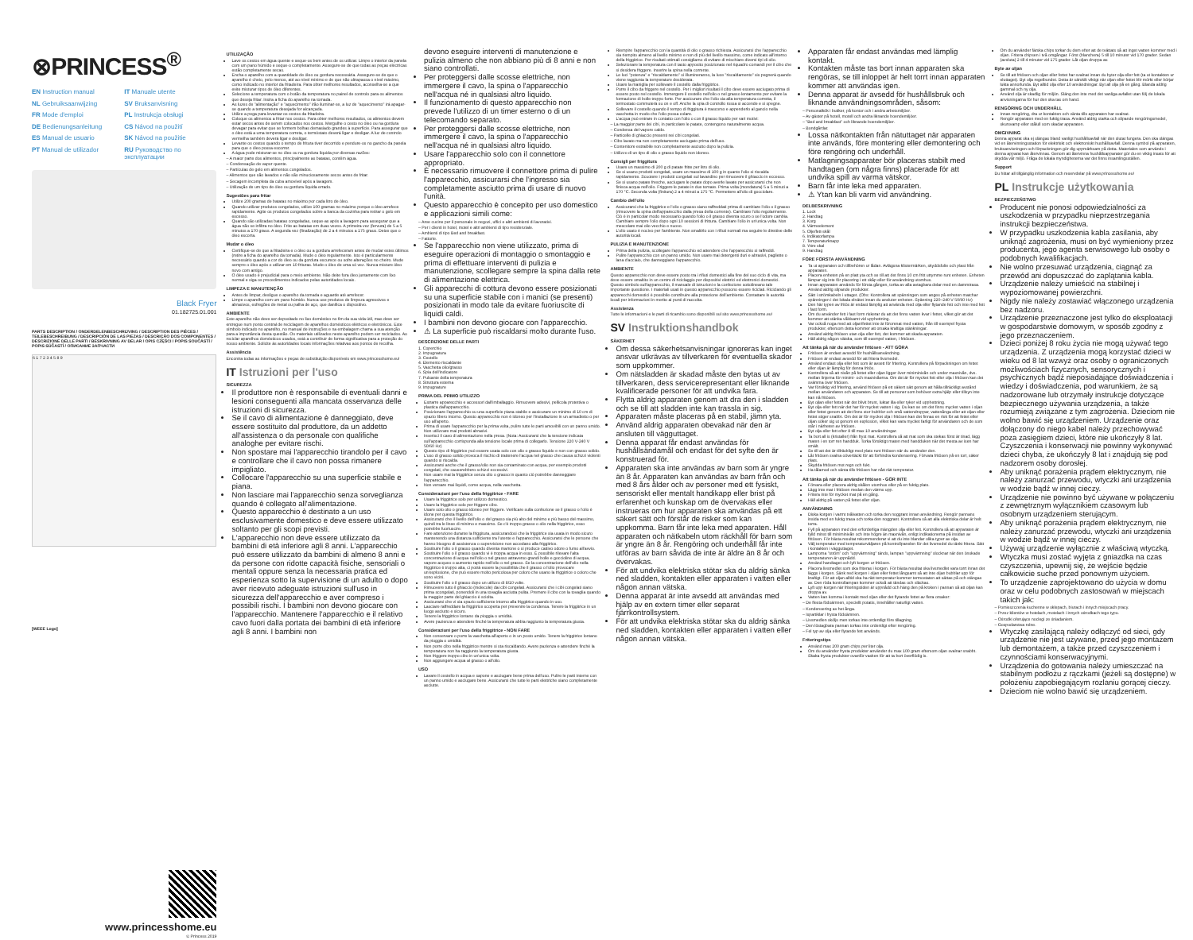⊗PRINCESS<sup>®</sup>
EN Instruction manual IT Manuale utente NL Gebruiksaanwijzing SV Bruksanvisning FR Mode d'emploi PL Instrukcja obsługi DE Bedienungsanleitung CS Návod na použití ES Manual de usuario SK Návod na použitie PT Manual de utilizador RU Руководство по эксплуатации
Black Fryer
01.182725.01.001
PARTS DESCRIPTION / ONDERDELENBESCHRIJVING / DESCRIPTION DES PIÈCES / TEILEBESCHREIBUNG / DESCRIPCIÓN DE LAS PIEZAS / DESCRIÇÃO DOS COMPONENTES / DESCRIZIONE DELLE PARTI / BESKRIVNING AV DELAR / OPIS CZĘŚCI / POPIS SOUČÁSTÍ / POPIS SÚČASTÍ / ОПИСАНИЕ ЗАПЧАСТИ
6 1 7 2 3 4 5 8 9
[WEEE Logo]
www.princesshome.eu
© Princess 2019
UTILIZAÇÃO
Lave os cestos em água quente e seque-os bem antes de os utilizar. Limpe o interior da panela com um pano húmido e seque-o completamente. Assegure-se de que todas as peças eléctricas estão completamente secas.
Encha o aparelho com a quantidade de óleo ou gordura necessária. Assegure-se de que o aparelho é cheio, pelo menos, até ao nível mínimo e de que não ultrapassa o nível máximo, como indicado no interior da fritadeira. Para obter melhores resultados, aconselha-se a que evite misturar tipos de óleo diferentes.
Selecione a temperatura com o botão da temperatura no painel de controlo para os alimentos que deseja fritar. Insira a ficha do aparelho na tomada.
As luzes de "alimentação" e "aquecimento" irão iluminar-se, a luz de "aquecimento" irá apagar-se quando a temperatura desejada for alcançada.
Utilize a pega para levantar os cestos da fritadeira.
Coloque os alimentos a fritar nos cestos. Para obter melhores resultados, os alimentos devem estar secos antes de serem colocados nos cestos. Mergulhe o cesto no óleo ou na gordura devagar para evitar que se formem bolhas demasiado grandes à superfície. Para assegurar que o óleo está a uma temperatura correta, o termóstato deverá ligar e desligar. A luz de controlo vermelha também deverá ligar e desligar.
Levante os cestos quando o tempo de fritura tiver decorrido e pendure-os no gancho da panela para que o óleo possa escorrer.
A água pode misturar-se no óleo ou na gordura líquida por diversas razões:
– A maior parte dos alimentos, principalmente as batatas, contêm água.
– Condensação de vapor quente.
– Partículas de gelo em alimentos congelados.
– Alimentos que são lavados e não são minuciosamente secos antes de fritar.
– Secagem incompleta da cuba amovível após a lavagem.
– Utilização de um tipo de óleo ou gordura líquida errado.
Sugestões para fritar
Utilize 200 gramas de batatas no máximo por cada litro de óleo.
Quando utilizar produtos congelados, utilize 100 gramas no máximo porque o óleo arrefece rapidamente. Agite os produtos congelados sobre a banca da cozinha para retirar o gelo em excesso.
Quando são utilizadas batatas congeladas, seque-as após a lavagem para assegurar que a água não se infiltra no óleo. Frite as batatas em duas vezes. A primeira vez (fervura) de 5 a 5 minutos a 170 graus. A segunda vez (finalização) de 2 a 4 minutos a 175 graus. Deixe que o óleo escorra.
Mudar o óleo
Certifique-se de que a fritadeira e o óleo ou a gordura arrefeceram antes de mudar estes últimos (retire a ficha do aparelho da tomada). Mude o óleo regularmente. Isto é particularmente necessário quando a cor do óleo ou da gordura escurece ou sofre alterações no cheiro. Mude sempre o óleo após o utilizar em 10 frituras. Mude o óleo de uma só vez. Nunca misture óleo novo com antigo.
O óleo usado é prejudicial para o meio ambiente. Não deite fora óleo juntamente com lixo normal e siga os procedimentos indicados pelas autoridades locais.
LIMPEZA E MANUTENÇÃO
Antes de limpar, desligue o aparelho da tomada e aguarde até arrefecer.
Limpe o aparelho com um pano húmido. Nunca use produtos de limpeza agressivos e abrasivos, esfregões de metal ou palha de aço, que danifica o dispositivo.
AMBIENTE
Este aparelho não deve ser depositado no lixo doméstico no fim da sua vida útil, mas deve ser entregue num ponto central de reciclagem de aparelhos domésticos elétricos e eletrónicos. Este símbolo indicado no aparelho, no manual de instruções e na embalagem chama a sua atenção para a importância desta questão. Os materiais utilizados neste aparelho podem ser reciclados. Ao reciclar aparelhos domésticos usados, está a contribuir de forma significativa para a proteção do nosso ambiente. Solicite às autoridades locais informações relativas aos pontos de recolha.
Assistência
Encontra todas as informações e peças de substituição disponíveis em www.princesshome.eu!
IT Istruzioni per l'uso
SICUREZZA
Il produttore non è responsabile di eventuali danni e lesioni conseguenti alla mancata osservanza delle istruzioni di sicurezza.
Se il cavo di alimentazione è danneggiato, deve essere sostituito dal produttore, da un addetto all'assistenza o da personale con qualifiche analoghe per evitare rischi.
Non spostare mai l'apparecchio tirandolo per il cavo e controllare che il cavo non possa rimanere impigliato.
Collocare l'apparecchio su una superficie stabile e piana.
Non lasciare mai l'apparecchio senza sorveglianza quando è collegato all'alimentazione.
Questo apparecchio è destinato a un uso esclusivamente domestico e deve essere utilizzato soltanto per gli scopi previsti.
L'apparecchio non deve essere utilizzato da bambini di età inferiore agli 8 anni. L'apparecchio può essere utilizzato da bambini di almeno 8 anni e da persone con ridotte capacità fisiche, sensoriali o mentali oppure senza la necessaria pratica ed esperienza sotto la supervisione di un adulto o dopo aver ricevuto adeguate istruzioni sull'uso in sicurezza dell'apparecchio e aver compreso i possibili rischi. I bambini non devono giocare con l'apparecchio. Mantenere l'apparecchio e il relativo cavo fuori dalla portata dei bambini di età inferiore agli 8 anni. I bambini non
devono eseguire interventi di manutenzione e pulizia almeno che non abbiano più di 8 anni e non siano controllati.
Per proteggersi dalle scosse elettriche, non immergere il cavo, la spina o l'apparecchio nell'acqua né in qualsiasi altro liquido.
Il funzionamento di questo apparecchio non prevede l'utilizzo di un timer esterno o di un telecomando separato.
Per proteggersi dalle scosse elettriche, non immergere il cavo, la spina o l'apparecchio nell'acqua né in qualsiasi altro liquido.
Usare l'apparecchio solo con il connettore appropriato.
È necessario rimuovere il connettore prima di pulire l'apparecchio, assicurarsi che l'ingresso sia completamente asciutto prima di usare di nuovo l'unità.
Questo apparecchio è concepito per uso domestico e applicazioni simili come:
– Aree cucine per il personale in negozi, uffici e altri ambienti di lavorativi.
– Per i clienti in hotel, motel e altri ambienti di tipo residenziale.
– Ambienti di tipo Bed and breakfast.
– Fattorie.
Se l'apparecchio non viene utilizzato, prima di eseguire operazioni di montaggio o smontaggio e prima di effettuare interventi di pulizia e manutenzione, scollegare sempre la spina dalla rete di alimentazione elettrica.
Gli apparecchi di cottura devono essere posizionati su una superficie stabile con i manici (se presenti) posizionati in modo tale da evitare fuoriuscite di liquidi caldi.
I bambini non devono giocare con l'apparecchio.
⚠ La superficie può riscaldarsi molto durante l'uso.
DESCRIZIONE DELLE PARTI
1. Coperchio
2. Impugnatura
3. Cestello
4. Elemento riscaldante
5. Vaschetta olio/grasso
6. Spia dell'indicatore
7. Pulsante della temperatura
8. Struttura esterna
9. Impugnature
PRIMA DEL PRIMO UTILIZZO
Estrarre apparecchio e accessori dall'imballaggio. Rimuovere adesivi, pellicola protettiva o plastica dall'apparecchio.
Posizionare l'apparecchio su una superficie piana stabile e assicurare un minimo di 10 cm di spazio libero intorno. Questo apparecchio non è idoneo per l'installazione in un armadietto o per uso all'aperto.
Prima di usare l'apparecchio per la prima volta, pulire tutte le parti amovibili con un panno umido. Non utilizzare mai prodotti abrasivi.
Inserisci il cavo di alimentazione nella presa. (Nota: Assicurarsi che la tensione indicata sull'apparecchio corrisponda alla tensione locale prima di collegarlo. Tensione 220 V-240 V 50/60 Hz)
Questo tipo di friggitrice può essere usata solo con olio o grasso liquido e non con grasso solido.
L'uso di grasso solido provoca il rischio di trattenere l'acqua nel grasso che causa schizzi violenti quando si riscalda.
Assicurarsi anche che il grasso/olio non sia contaminato con acqua, per esempio prodotti congelati, che causerebbero schizzi eccessivi.
Non usare mai la friggitrice senza olio o grasso in quanto ciò potrebbe danneggiare l'apparecchio.
Non versare mai liquidi, come acqua, nella vaschetta.
Considerazioni per l'uso della friggitrice - FARE
Usare la friggitrice solo per utilizzo domestico.
Usare la friggitrice solo per friggere cibo.
Usare solo olio o grasso idoneo per friggere. Verificare sulla confezione se il grasso o l'olio è idone per questa friggitrice.
Assicurarsi che il livello dell'olio o del grasso sia più alto del minimo e più basso del massimo, quindi tra le linee di minimo e massimo. Se c'è troppo grasso o olio nella friggitrice, esso potrebbe fuoriuscire.
Fare attenzione durante la friggitura, assicurandosi che la friggitrice sia usata in modo sicuro mantenendo una distanza sufficiente tra l'utente e l'apparecchio. Assicurarsi che le persone che hanno bisogno di assistenza o supervisione non accedano alla friggitrice.
Sostituire l'olio o il grasso quando diventa marrone o si produce cattivo odore o fumo all'avvio.
Sostituire l'olio o il grasso quando vi è troppa acqua in esso. È possibile rilevare l'alta concentrazione di acqua nell'olio o nel grasso attraverso grandi bolle e goccioline di acqua, vapore acqueo o aumento rapido nell'olio o nel grasso. Se la concentrazione dell'olio nella friggitrice è troppo alta, ci potrà essere la possibilità che il grasso o l'olio provocare un'esplosione, che può essere molto pericolosa per coloro che usano la friggitrice o coloro che sono vicini.
Sostituire l'olio o il grasso dopo un utilizzo di 8/10 volte.
Rimuovere tutto il ghiaccio (molecole) dai cibi congelati. Assicurarsi che i cibi congelati siano prima scongelati, ponendoli in una tovaglia asciutta pulita. Premere il cibo con la tovaglia quando la maggior parte del ghiaccio è sciolta.
Assicurarsi che vi sia spazio sufficiente intorno alla friggitrice quando in uso.
Lasciare raffreddare la friggitrice scoperta per prevenire la condensa. Tenere la friggitrice in un luogo asciutto e sicuro.
Tenere la friggitrice lontano da pioggia o umidità.
Avere pazienza e attendere finché la temperatura abbia raggiunto la temperatura giusta.
Considerazioni per l'uso della friggitrice - NON FARE
Non conservare o porre la vaschetta all'aperto o in un posto umido. Tenere la friggitrice lontano da pioggia o umidità.
Non porre cibo nella friggitrice mentre si sta riscaldando. Avere pazienza e attendere finché la temperatura non ha raggiunto la temperatura giusta.
Non friggere troppo cibo in un'unica volta.
Non aggiungere acqua al grasso o all'olio.
USO
Lavare il cestello in acqua e sapone e asciugare bene prima dell'uso. Pulire le parti interne con un panno umido e asciugare bene. Assicurarsi che tutte le parti elettriche siano completamente asciutte.
Riempire l'apparecchio con la quantità di olio o grasso richiesta. Assicurarsi che l'apparecchio sia riempito almeno al livello minimo e non di più del livello massimo, come indicato all'interno della friggitrice. Per risultati ottimali consigliamo di evitare di mischiare diversi tipi di olio.
Selezionare la temperatura con il tasto apposito posizionato nel riquadro comandi per il cibo che si desidera friggere. Inserire la spina nella corrente.
Le luci "potenza" e "riscaldamento" si illumineranno, la luce "riscaldamento" sis pegnerà quando viene raggiunta la temperature desiderata.
Usare la maniglia per sollevare il cestello dalla friggitrice.
Porre il cibo da friggere nel cestello. Per i migliori risultati il cibo deve essere asciugato prima di essere posto nel cestello. Immergere il cestello nell'olio o nel grasso lentamente per evitare la formazione di bolle troppo forte. Per assicurare che l'olio sia alla temperatura corretta, il termostato commuterà su on e off. Anche la spia di controllo rossa si accende e si spegne.
Sollevare il cestello quando il tempo di friggitura è trascorso e appenderlo al gancio nella vaschetta in modo che l'olio possa colare.
L'acqua può entrare in contatto con l'olio o con il grasso liquido per vari motivi:
– La maggior parte dei cibi, in particolare le patate, contengono naturalmente acqua.
– Condensa del vapore caldo.
– Particelle di ghiaccio presenti nei cibi congelati.
– Cibo lavato ma non completamente asciugato prima dell'uso.
– Contenitore estraibile non completamente asciutto dopo la pulizia.
– Utilizzo di un tipo di olio o grasso liquido non idoneo.
Consigli per friggitura
Usare un massimo di 200 g di patate fritte per litro di olio.
Se si usano prodotti congelati, usare un massimo di 100 g in quanto l'olio si riscalda rapidamente. Scuotere i prodotti congelati sul lavandino per rimuovere il ghiaccio in eccesso.
Se si usano patate fresche, asciugare le patate dopo averle lavate per assicurarsi che non finisca acqua nell'olio. Friggere le patate in due tornate. Prima volta (mondatura) 5 a 5 minuti a 170 °C. Seconda volta (finitura) 2 a 4 minuti a 175 °C. Permettere all'olio di gocciolare.
Cambio dell'olio
Assicurarsi che la friggitrice e l'olio o grasso siano raffreddati prima di cambiare l'olio o il grasso (rimuovere la spina dell'apparecchio dalla presa della corrente). Cambiare l'olio regolarmente. Ciò è in particolar modo necessario quando l'olio o il grasso diventa scuro o se l'odore cambia. Cambiare sempre l'olio dopo ogni 10 sessioni di frittura. Cambiare l'olio in un'unica volta. Non mescolare mai olio vecchio e nuovo.
L'olio usato è nocivo per l'ambiente. Non smaltirlo con i rifiuti normali ma seguire le direttive delle autorità locali.
PULIZIA E MANUTENZIONE
Prima della pulizia, scollegare l'apparecchio ed attendere che l'apparecchio si raffreddi.
Pulire l'apparecchio con un panno umido. Non usare mai detergenti duri e abrasivi, pagliette o lana d'acciaio, che danneggiano l'apparecchio.
AMBIENTE
Questo apparecchio non deve essere posto tra i rifiuti domestici alla fine del suo ciclo di vita, ma deve essere smaltito in un centro di riciclaggio per dispositivi elettrici ed elettronici domestici. Questo simbolo sull'apparecchio, il manuale di istruzioni e la confezione sottolineano tale importante questione. I materiali usati in questo apparecchio possono essere riciclati. Riciclando gli apparecchi domestici è possibile contribuire alla protezione dell'ambiente. Contattare le autorità locali per informazioni in merito ai punti di raccolta.
Assistenza
Tutte le informazioni e le parti di ricambio sono disponibili sul sito www.princesshome.eu!
SV Instruktionshandbok
SÄKERHET
Om dessa säkerhetsanvisningar ignoreras kan inget ansvar utkrävas av tillverkaren för eventuella skador som uppkommer.
Om nätsladden är skadad måste den bytas ut av tillverkaren, dess servicerepresentant eller liknande kvalificerade personer för att undvika fara.
Flytta aldrig apparaten genom att dra den i sladden och se till att sladden inte kan trassla in sig.
Apparaten måste placeras på en stabil, jämn yta.
Använd aldrig apparaten obevakad när den är ansluten till vägguttaget.
Denna apparat får endast användas för hushållsändamål och endast för det syfte den är konstruerad för.
Apparaten ska inte användas av barn som är yngre än 8 år. Apparaten kan användas av barn från och med 8 års ålder och av personer med ett fysiskt, sensoriskt eller mentalt handikapp eller brist på erfarenhet och kunskap om de övervakas eller instrueras om hur apparaten ska användas på ett säkert sätt och förstår de risker som kan uppkomma. Barn får inte leka med apparaten. Håll apparaten och nätkabeln utom räckhåll för barn som är yngre än 8 år. Rengöring och underhåll får inte utföras av barn såvida de inte är äldre än 8 år och övervakas.
För att undvika elektriska stötar ska du aldrig sänka ned sladden, kontakten eller apparaten i vatten eller någon annan vätska.
Denna apparat är inte avsedd att användas med hjälp av en extern timer eller separat fjärrkontrollsystem.
För att undvika elektriska stötar ska du aldrig sänka ned sladden, kontakten eller apparaten i vatten eller någon annan vätska.
Apparaten får endast användas med lämplig kontakt.
Kontakten måste tas bort innan apparaten ska rengöras, se till inloppet är helt torrt innan apparaten kommer att användas igen.
Denna apparat är avsedd för hushållsbruk och liknande användningsområden, såsom:
– Personalkök i butiker, på kontor och i andra arbetsmiljöer.
– Av gäster på hotell, motell och andra liknande boendemiljöer.
– "Bed and breakfast" och liknande boendemiljöer.
– Bondgårdar.
Lossa nätkontakten från nätuttaget när apparaten inte används, före montering eller demontering och före rengöring och underhåll.
Matlagningsapparater bör placeras stabilt med handtagen (om några finns) placerade för att undvika spill av varma vätskor.
Barn får inte leka med apparaten.
⚠ Ytan kan bli varm vid användning.
DELBESKRIVNING
1. Lock
2. Handtag
3. Korg
4. Värmeelement
5. Olje/fett-skål
6. Indikatorlampa
7. Temperaturknapp
8. Yttre skal
9. Handtag
FÖRE FÖRSTA ANVÄNDNING
Ta ut apparaten och tillbehören ur lådan. Avlägsna klistermärken, skyddsfolie och plast från apparaten.
Placera enheten på en platt yta och se till att det finns 10 cm fritt utrymme runt enheten. Enheten lämpar sig inte för placering i ett skåp eller för användning utomhus.
Innan apparaten används för första gången, torka av alla avtagbara delar med en dammtrasa. Använd aldrig slipande produkter.
Sätt i strömkabeln i uttaget. (Obs: Kontrollera att spänningen som anges på enheten matchar spänningen i det lokala elnätet innan du ansluter enheten. Spänning 220–240 V 50/60 Hz)
Den här typen av fritös är endast lämplig att använda med olja eller flytande fett och inte med fett i fast form.
Om du använder fett i fast form riskerar du att det finns vatten kvar i fettet, vilket gör att det kommer att stänka våldsamt vid upphettning.
Var också noga med att oljan/fettet inte är förorenat med vatten, från till exempel frysta produkter, eftersom detta kommer att orsaka kraftiga stänkningar.
Använd aldrig fritösen utan olja eller fett, det kommer att skada apparaten.
Häll aldrig någon vätska, som till exempel vatten, i fritösen.
Att tänka på när du använder fritösen - ATT GÖRA
Fritösen är endast avsedd för hushållsanvändning.
Fritösen är endast avsedd för att fritera livsmedel.
Använd endast olja eller fett som är avsett för fritering. Kontrollera på förpackningen om fettet eller oljan är lämplig för denna fritös.
Kontrollera så att nivån på fettet eller oljan ligger över miniminivån och under maxnivån, dvs. mellan linjerna för minimi- och maxnivåerna. Om det är för mycket fett eller olja i fritösen kan det svämma över fritösen.
Var försiktig vid fritering, använd fritösen på ett säkert sätt genom att hålla tillräckligt avstånd mellan användaren och apparaten. Se till att personer som behöver extra hjälp eller tillsyn inte kan nå fritösen.
Byt ojlan eller fettet när det blivit brunt, luktar illa eller ryker vid upphettning.
Byt olja eller fett när det har för mycket vatten i sig. Du kan se om det finns mycket vatten i oljan eller fettet genom att det finns stor bubblor och små vattendroppar, vattenånga eller att oljan eller fettet stiger snabbt. Om det är för mycket olja i fritösen kan det finnas en risk för att fettet eller oljan söker sig ut genom en explosion, vilket kan vara mycket farligt för användaren och de som står i närheten av fritösen.
Byt olja eller fett efter 8 till max 10 användningar.
Ta bort all is (kristaller) från fryst mat. Kontrollera så att mat som ska stekas först är tinad, lägg maten i en torr ren handduk. Torka försiktigt maten med handduken när det mesta av isen har smält.
Se till att det är tillräckligt med plats runt fritösen när du använder den.
Låt fritösen svalna oövertäckt för att förhindra kondensering. Förvara fritösen på en torr, säker plats.
Skydda fritösen mot regn och fukt.
Ha tålamod och vänta tills fritösen har nått rätt temperatur.
Att tänka på när du använder fritösen - GÖR INTE
Förvara eller placera aldrig skålen utomhus eller på en fuktig plats.
Lägg inte mat i fritösen medan den värms upp.
Fritera inte för mycket mat på en gång.
Häll aldrig på vatten på fettet eller oljan.
ANVÄNDNING
Diska korgen i varmt tvålvatten och torka den noggrant innan användning. Rengör pannans insida med en fuktig trasa och torka den noggrant. Kontrollera så att alla elektriska delar är helt torra.
Fyll på apparaten med den erforderliga mängden olja eller fett. Kontrollera så att apparaten är fylld minst till miniminivån och inte högre än maxnivån, enligt indikationerna på insidan av fritösen. För bästa resultat rekommenderar vi att du inte blandar olika typer av olja.
Välj temperatur med temperaturväljaren på kontrollpanelen för det livsmedel du tänkt fritera. Sätt i kontakten i vägguttaget.
Lamporna "ström" och "uppvärmning" tänds, lampan "uppvärmning" slocknar när den önskade temperaturen är uppnådd.
Använd handtaget och lyft korgen ur fritösen.
Placera livsmedlet som ska friteras i korgen. För bästa resultat ska livsmedlet vara torrt innan det läggs i korgen. Sänk ned korgen i oljan eller fettet långsamt så att inte oljan bubblar upp för kraftigt. För att oljan alltid ska ha rätt temperatur kommer termostaten att sättas på och stängas av. Den röda kontrollampan kommer också att tändas och släckas.
Lyft upp korgen när friteringstiden är uppnådd och häng den på kroken i pannan så att oljan kan droppa av.
Vatten kan komma i kontakt med oljan eller det flytande fettet av flera orsaker:
– De flesta födoämnen, speciellt potatis, innehåller naturligt vatten.
– Kondensering av het ånga.
– Ispartiklar i frysta födoämnen.
– Livsmedlen sköljs men torkas inte ordentligt före tillagning.
– Den löstagbara pannan torkas inte ordentligt efter rengöring.
– Fel typ av olja eller flytande fett används.
Friteringstips
Använd max 200 gram chips per liter olja.
Om du använder frysta produkter använder du max 100 gram eftersom oljan svalnar snabbt. Skaka frysta produkter ovanför vasken för att ta bort överflödig is.
Om du använder färska chips torkar du dem efter att de tvättats så att inget vatten kommer med i oljan. Fritera chipsen i två omgångar. Först (blanchera) 5 till 10 minuter vid 170 grader. Sedan (avsluta) 2 till 4 minuter vid 175 grader. Låt oljan droppa av.
Byte av oljan
Se till att fritösen och oljan eller fettet har svalnat innan du byter olja eller fett (ta ut kontakten ur eluttaget). Byt olja regelbundet. Detta är särskilt viktigt när oljan eller fettet blir mörkt eller börjar lukta annorlunda. Byt alltid olja efter 10 användningar. Byt all olja på en gång. Blanda aldrig gammal och ny olja.
Använd olja är skadlig för miljön. Släng den inte med det vanliga avfallet utan följ de lokala anvisningarna för hur den ska tas om hand.
RENGÖRING OCH UNDERHÅLL
Innan rengöring, dra ur kontakten och vänta tills apparaten har svalnat.
Rengör apparaten med en fuktig trasa. Använd aldrig starka och slipande rengöringsmedel, skursvamp eller stålull som skadar apparaten.
OMGIVNING
Denna apparat ska ej slängas bland vanligt hushållsavfall när den slutat fungera. Den ska slängas vid en återvinningsstation för elektriskt och elektroniskt hushållsavfall. Denna symbol på apparaten, bruksanvisningen och förpackningen gör dig uppmärksam på detta. Materialen som används i denna apparat kan återvinnas. Genom att återvinna hushållsapparater gör du en viktig insats för att skydda vår miljö. Fråga de lokala myndigheterna var det finns insamlingsställen.
Support
Du hittar all tillgänglig information och reservdelar på www.princesshome.eu!
PL Instrukcje użytkowania
BEZPIECZEŃSTWO
Producent nie ponosi odpowiedzialności za uszkodzenia w przypadku nieprzestrzegania instrukcji bezpieczeństwa.
W przypadku uszkodzenia kabla zasilania, aby uniknąć zagrożenia, musi on być wymieniony przez producenta, jego agenta serwisowego lub osoby o podobnych kwalifikacjach.
Nie wolno przesuwać urządzenia, ciągnąć za przewód ani dopuszczać do zaplątania kabla.
Urządzenie należy umieścić na stabilnej i wypoziomowanej powierzchni.
Nigdy nie należy zostawiać włączonego urządzenia bez nadzoru.
Urządzenie przeznaczone jest tylko do eksploatacji w gospodarstwie domowym, w sposób zgodny z jego przeznaczeniem.
Dzieci poniżej 8 roku życia nie mogą używać tego urządzenia. Z urządzenia mogą korzystać dzieci w wieku od 8 lat wzwyż oraz osoby o ograniczonych możliwościach fizycznych, sensorycznych i psychicznych bądź nieposiadające doświadczenia i wiedzy i doświadczenia, pod warunkiem, że są nadzorowane lub otrzymały instrukcje dotyczące bezpiecznego używania urządzenia, a także rozumieją związane z tym zagrożenia. Dzieciom nie wolno bawić się urządzeniem. Urządzenie oraz dołączony do niego kabel należy przechowywać poza zasięgiem dzieci, które nie ukończyły 8 lat. Czyszczenia i konserwacji nie powinny wykonywać dzieci chyba, że ukończyły 8 lat i znajdują się pod nadzorem osoby dorosłej.
Aby uniknąć porażenia prądem elektrycznym, nie należy zanurzać przewodu, wtyczki ani urządzenia w wodzie bądź w innej cieczy.
Urządzenie nie powinno być używane w połączeniu z zewnętrznym wyłącznikiem czasowym lub osobnym urządzeniem sterującym.
Aby uniknąć porażenia prądem elektrycznym, nie należy zanurzać przewodu, wtyczki ani urządzenia w wodzie bądź w innej cieczy.
Używaj urządzenie wyłącznie z właściwą wtyczką.
Wtyczka musi zostać wyjęta z gniazdka na czas czyszczenia, upewnij się, że wejście będzie całkowicie suche przed ponownym użyciem.
To urządzenie zaprojektowano do użycia w domu oraz w celu podobnych zastosowań w miejscach takich jak:
– Pomieszczenia kuchenne w sklepach, biurach i innych miejscach pracy.
– Przez klientów w hotelach, motelach i innych ośrodkach tego typu.
– Ośrodki oferujące noclegi ze śniadaniem.
– Gospodarstwa rolne.
Wtyczkę zasilającą należy odłączyć od sieci, gdy urządzenie nie jest używane, przed jego montażem lub demontażem, a także przed czyszczeniem i czynnościami konserwacyjnymi.
Urządzenia do gotowania należy umieszczać na stabilnym podłożu z rączkami (jeżeli są dostępne) w położeniu zapobiegającym rozlaniu gorącej cieczy.
Dzieciom nie wolno bawić się urządzeniem.